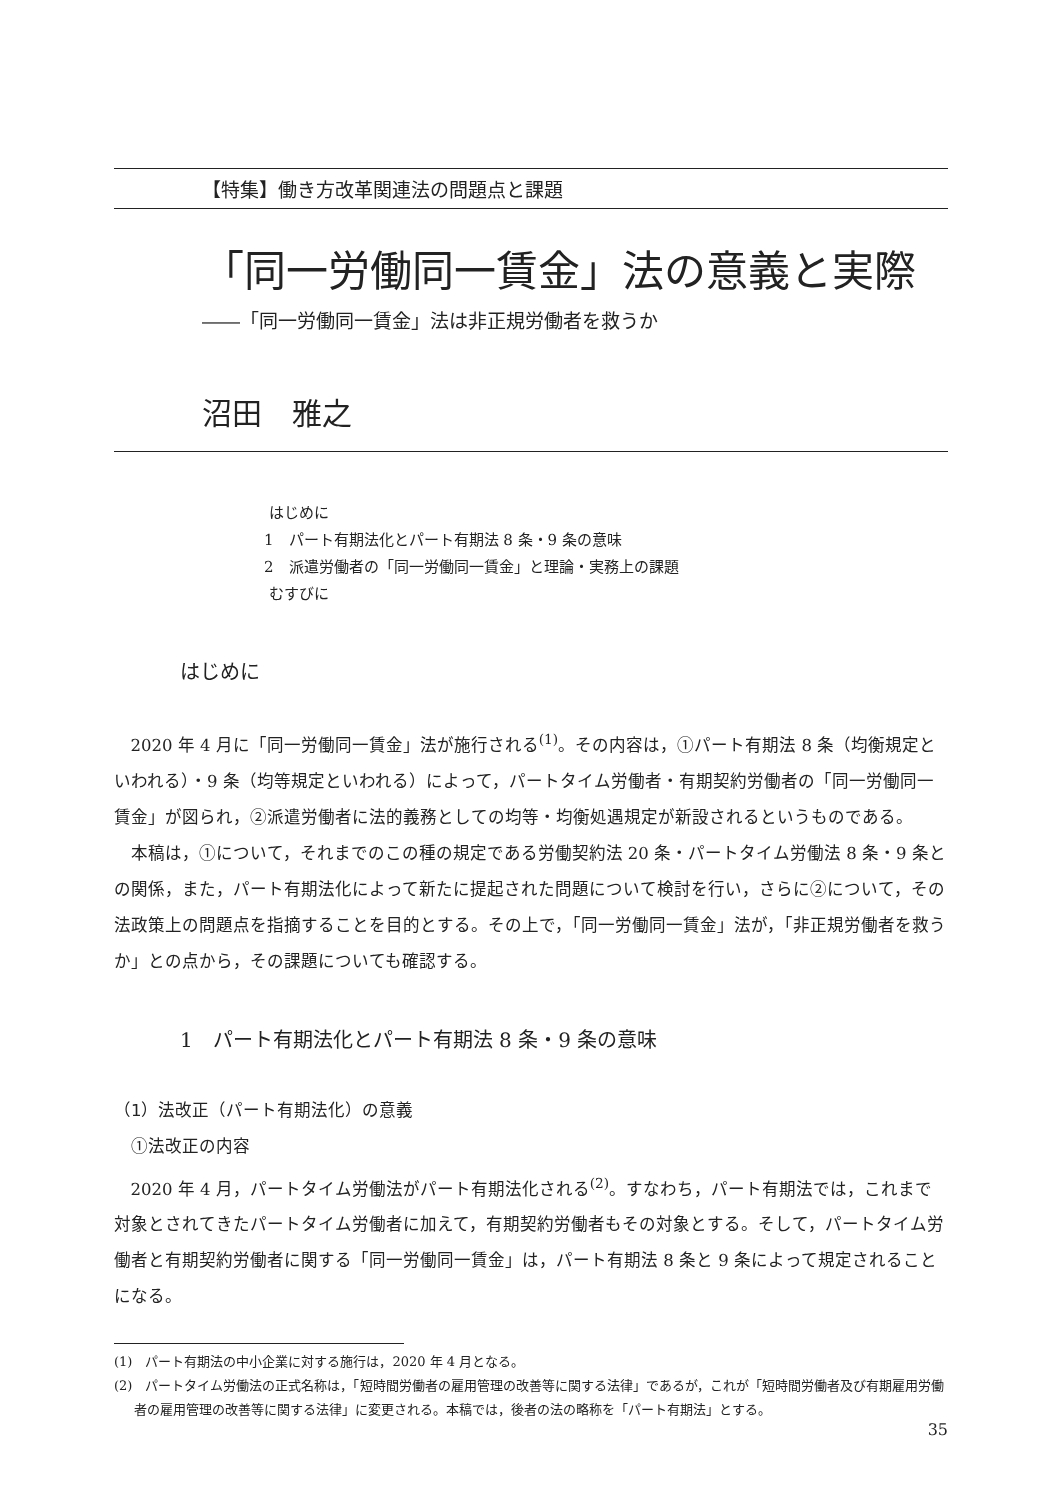【特集】働き方改革関連法の問題点と課題
「同一労働同一賃金」法の意義と実際
――「同一労働同一賃金」法は非正規労働者を救うか
沼田　雅之
はじめに
1　パート有期法化とパート有期法 8 条・9 条の意味
2　派遣労働者の「同一労働同一賃金」と理論・実務上の課題
むすびに
はじめに
2020 年 4 月に「同一労働同一賃金」法が施行される<sup>(1)</sup>。その内容は，①パート有期法 8 条（均衡規定といわれる）・9 条（均等規定といわれる）によって，パートタイム労働者・有期契約労働者の「同一労働同一賃金」が図られ，②派遣労働者に法的義務としての均等・均衡処遇規定が新設されるというものである。
本稿は，①について，それまでのこの種の規定である労働契約法 20 条・パートタイム労働法 8 条・9 条との関係，また，パート有期法化によって新たに提起された問題について検討を行い，さらに②について，その法政策上の問題点を指摘することを目的とする。その上で，「同一労働同一賃金」法が，「非正規労働者を救うか」との点から，その課題についても確認する。
1　パート有期法化とパート有期法 8 条・9 条の意味
（1）法改正（パート有期法化）の意義
①法改正の内容
2020 年 4 月，パートタイム労働法がパート有期法化される<sup>(2)</sup>。すなわち，パート有期法では，これまで対象とされてきたパートタイム労働者に加えて，有期契約労働者もその対象とする。そして，パートタイム労働者と有期契約労働者に関する「同一労働同一賃金」は，パート有期法 8 条と 9 条によって規定されることになる。
(1)　パート有期法の中小企業に対する施行は，2020 年 4 月となる。
(2)　パートタイム労働法の正式名称は，「短時間労働者の雇用管理の改善等に関する法律」であるが，これが「短時間労働者及び有期雇用労働者の雇用管理の改善等に関する法律」に変更される。本稿では，後者の法の略称を「パート有期法」とする。
35